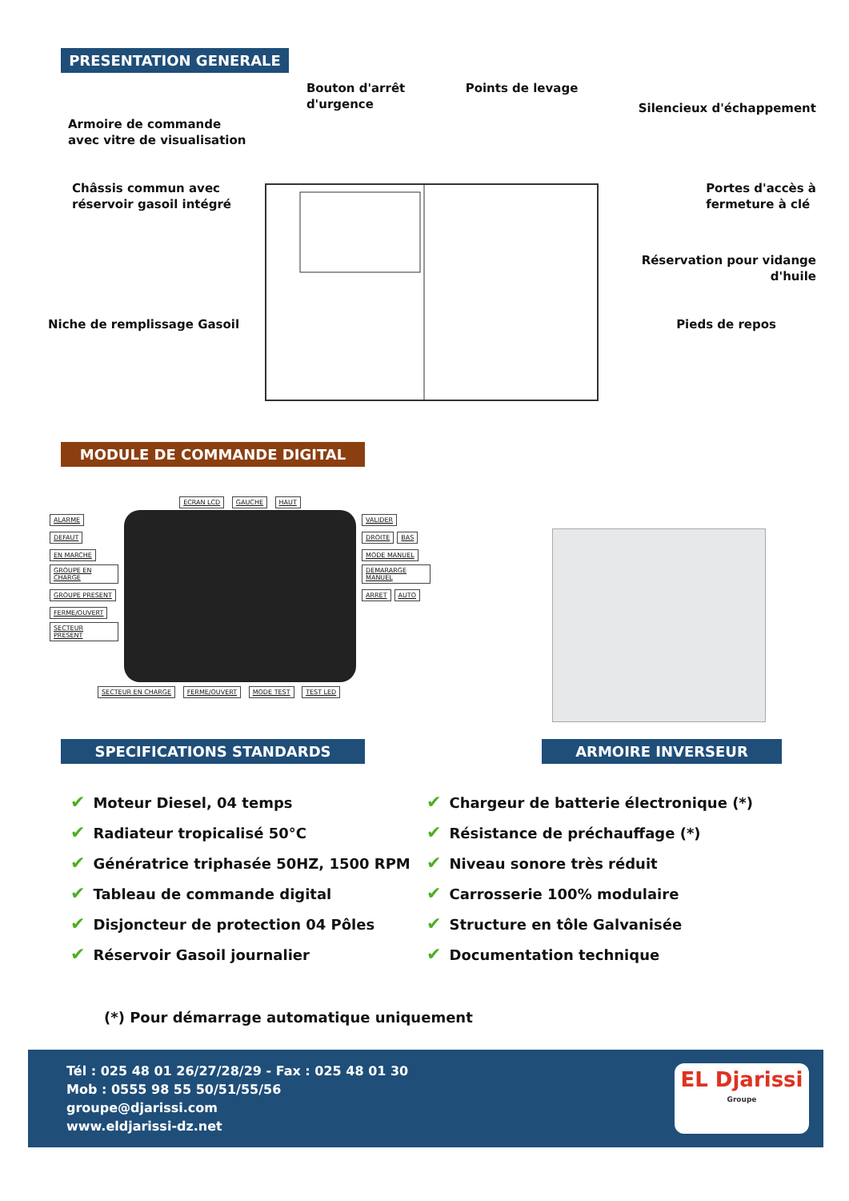PRESENTATION GENERALE
Armoire de commande
avec vitre de visualisation
Bouton d'arrêt
d'urgence
Points de levage
Silencieux d'échappement
Châssis commun avec
réservoir gasoil intégré
Portes d'accès à
fermeture à clé
Réservation pour vidange
d'huile
Niche de remplissage Gasoil Pieds de repos
MODULE DE COMMANDE DIGITAL
ECRAN LCD GAUCHE HAUT
ALARME DEFAUT EN MARCHE GROUPE EN CHARGE GROUPE PRESENT FERME/OUVERT SECTEUR PRESENT
VALIDER DROITE BAS MODE MANUEL DEMARARGE MANUEL ARRET AUTO
SECTEUR EN CHARGE FERME/OUVERT MODE TEST TEST LED
SPECIFICATIONS STANDARDS ARMOIRE INVERSEUR
✔ Moteur Diesel, 04 temps
✔ Radiateur tropicalisé 50°C
✔ Génératrice triphasée 50HZ, 1500 RPM
✔ Tableau de commande digital
✔ Disjoncteur de protection 04 Pôles
✔ Réservoir Gasoil journalier
✔ Chargeur de batterie électronique (*)
✔ Résistance de préchauffage (*)
✔ Niveau sonore très réduit
✔ Carrosserie 100% modulaire
✔ Structure en tôle Galvanisée
✔ Documentation technique
(*) Pour démarrage automatique uniquement
Tél : 025 48 01 26/27/28/29 - Fax : 025 48 01 30
Mob : 0555 98 55 50/51/55/56
groupe@djarissi.com
www.eldjarissi-dz.net
EL Djarissi
Groupe